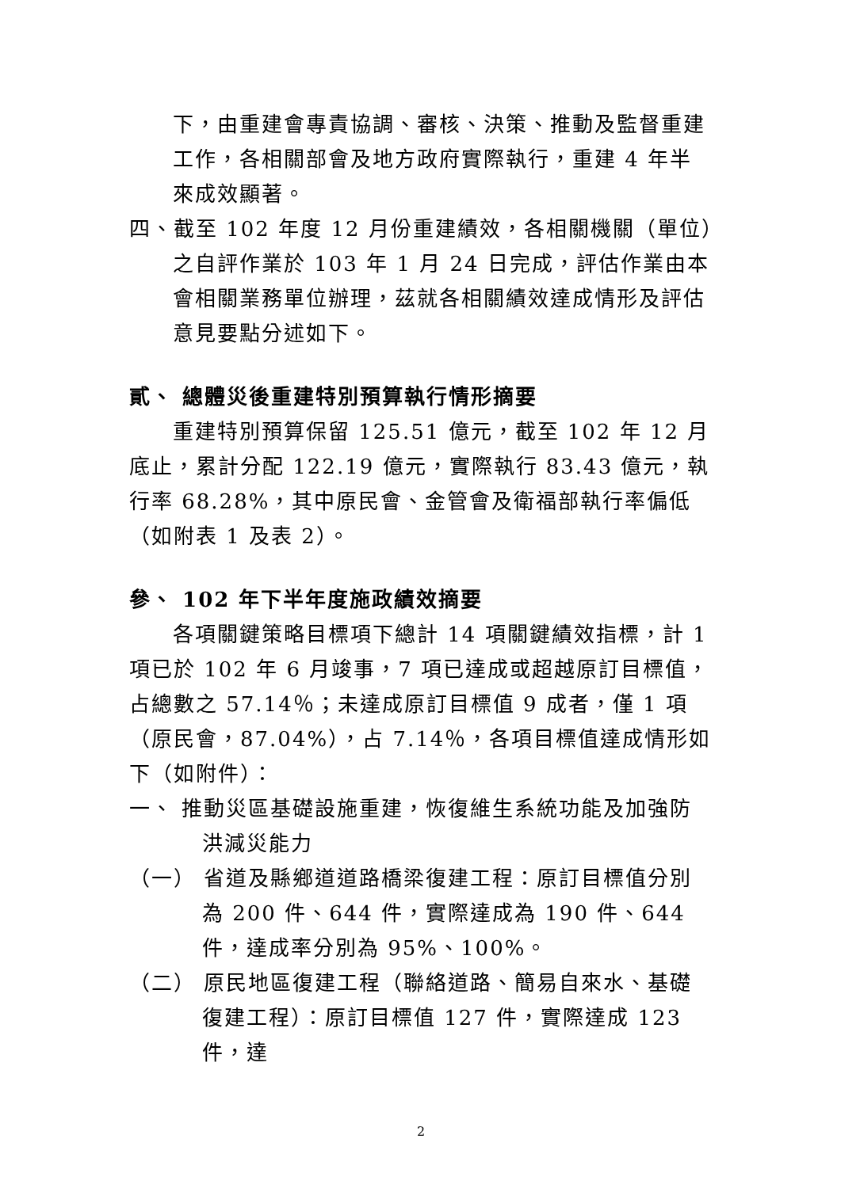下，由重建會專責協調、審核、決策、推動及監督重建工作，各相關部會及地方政府實際執行，重建 4 年半來成效顯著。
四、截至 102 年度 12 月份重建績效，各相關機關（單位）之自評作業於 103 年 1 月 24 日完成，評估作業由本會相關業務單位辦理，茲就各相關績效達成情形及評估意見要點分述如下。
貳、 總體災後重建特別預算執行情形摘要
重建特別預算保留 125.51 億元，截至 102 年 12 月底止，累計分配 122.19 億元，實際執行 83.43 億元，執行率 68.28%，其中原民會、金管會及衛福部執行率偏低（如附表 1 及表 2）。
參、 102 年下半年度施政績效摘要
各項關鍵策略目標項下總計 14 項關鍵績效指標，計 1 項已於 102 年 6 月竣事，7 項已達成或超越原訂目標值，占總數之 57.14％；未達成原訂目標值 9 成者，僅 1 項（原民會，87.04%），占 7.14％，各項目標值達成情形如下（如附件）：
一、 推動災區基礎設施重建，恢復維生系統功能及加強防洪減災能力
（一） 省道及縣鄉道道路橋梁復建工程：原訂目標值分別為 200 件、644 件，實際達成為 190 件、644 件，達成率分別為 95%、100%。
（二） 原民地區復建工程（聯絡道路、簡易自來水、基礎復建工程）：原訂目標值 127 件，實際達成 123 件，達
2